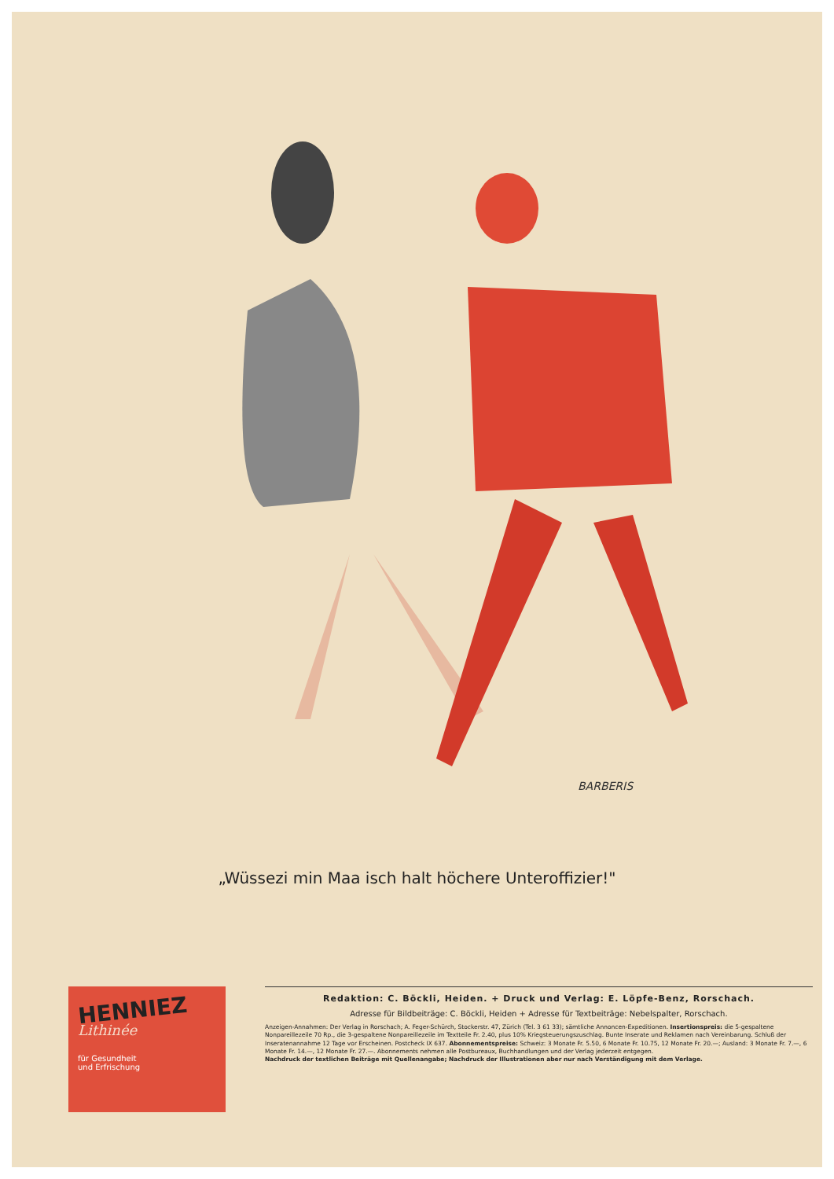BARBERIS
„Wüssezi min Maa isch halt höchere Unteroffizier!"
HENNIEZ
Lithinée
für Gesundheit
und Erfrischung
Redaktion: C. Böckli, Heiden. + Druck und Verlag: E. Löpfe-Benz, Rorschach.
Adresse für Bildbeiträge: C. Böckli, Heiden + Adresse für Textbeiträge: Nebelspalter, Rorschach.
Anzeigen-Annahmen: Der Verlag in Rorschach; A. Feger-Schürch, Stockerstr. 47, Zürich (Tel. 3 61 33); sämtliche Annoncen-Expeditionen. Insertionspreis: die 5-gespaltene Nonpareillezeile 70 Rp., die 3-gespaltene Nonpareillezeile im Textteile Fr. 2.40, plus 10% Kriegsteuerungszuschlag. Bunte Inserate und Reklamen nach Vereinbarung. Schluß der Inseratenannahme 12 Tage vor Erscheinen. Postcheck IX 637. Abonnementspreise: Schweiz: 3 Monate Fr. 5.50, 6 Monate Fr. 10.75, 12 Monate Fr. 20.—; Ausland: 3 Monate Fr. 7.—, 6 Monate Fr. 14.—, 12 Monate Fr. 27.—. Abonnements nehmen alle Postbureaux, Buchhandlungen und der Verlag jederzeit entgegen.
Nachdruck der textlichen Beiträge mit Quellenangabe; Nachdruck der Illustrationen aber nur nach Verständigung mit dem Verlage.